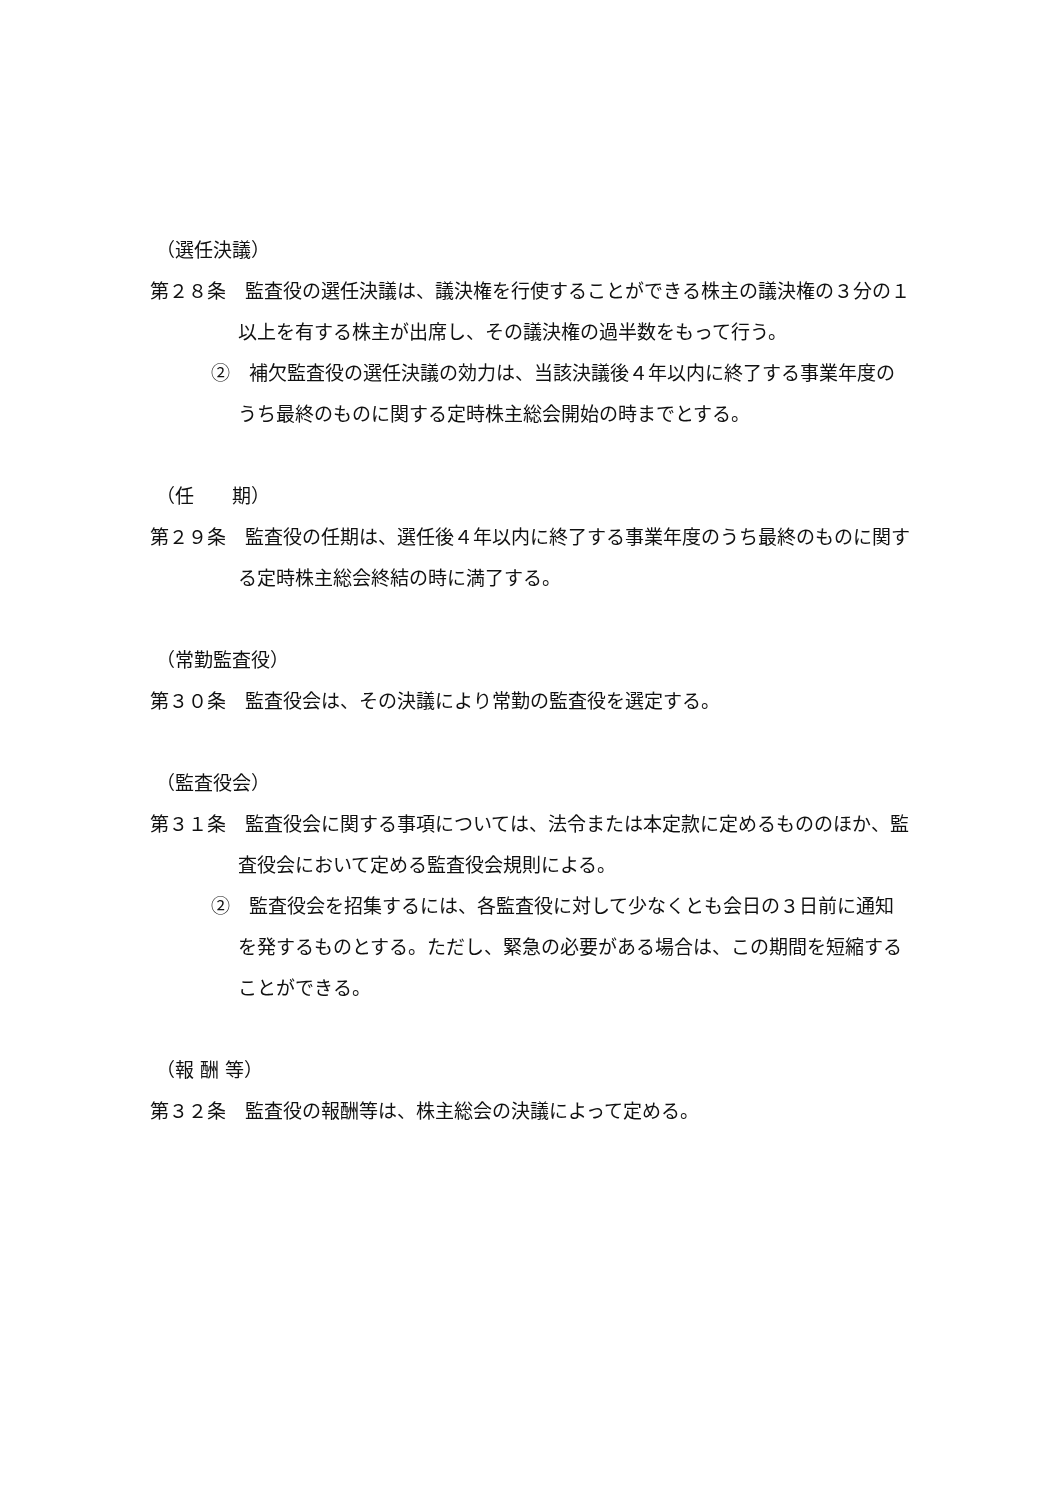（選任決議）
第２８条　監査役の選任決議は、議決権を行使することができる株主の議決権の３分の１以上を有する株主が出席し、その議決権の過半数をもって行う。
②　補欠監査役の選任決議の効力は、当該決議後４年以内に終了する事業年度のうち最終のものに関する定時株主総会開始の時までとする。
（任　　期）
第２９条　監査役の任期は、選任後４年以内に終了する事業年度のうち最終のものに関する定時株主総会終結の時に満了する。
（常勤監査役）
第３０条　監査役会は、その決議により常勤の監査役を選定する。
（監査役会）
第３１条　監査役会に関する事項については、法令または本定款に定めるもののほか、監査役会において定める監査役会規則による。
②　監査役会を招集するには、各監査役に対して少なくとも会日の３日前に通知を発するものとする。ただし、緊急の必要がある場合は、この期間を短縮することができる。
（報 酬 等）
第３２条　監査役の報酬等は、株主総会の決議によって定める。